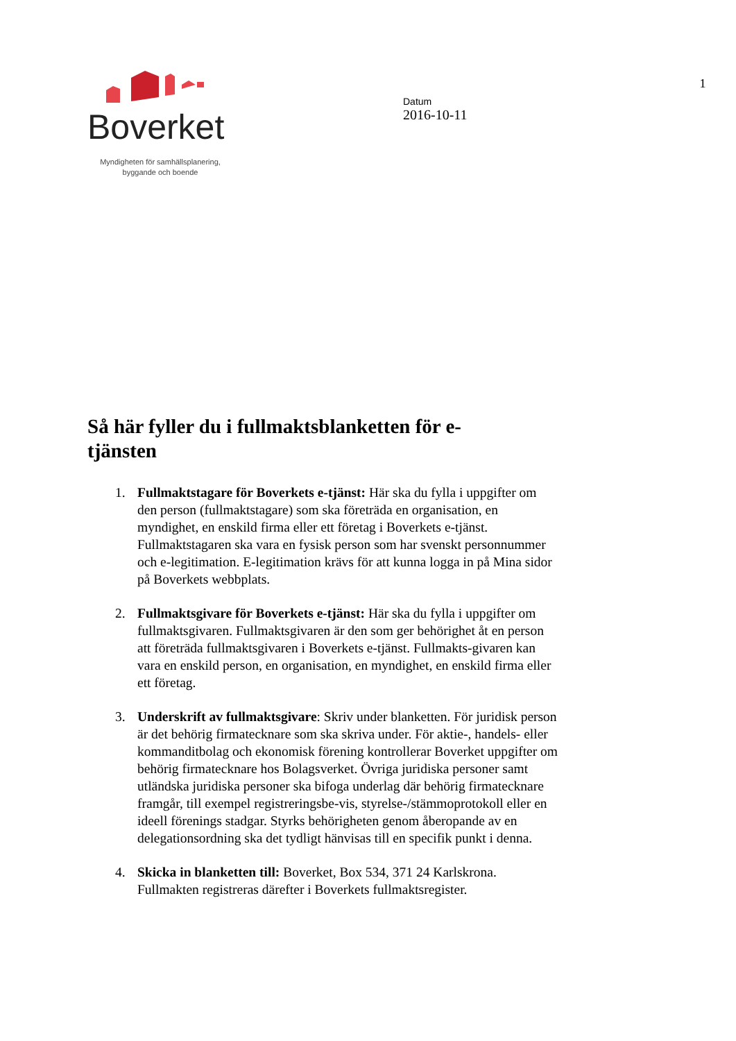Boverket
Myndigheten för samhällsplanering,
byggande och boende
Datum
2016-10-11
1
Så här fyller du i fullmaktsblanketten för e-tjänsten
1. Fullmaktstagare för Boverkets e-tjänst: Här ska du fylla i uppgifter om den person (fullmaktstagare) som ska företräda en organisation, en myndighet, en enskild firma eller ett företag i Boverkets e-tjänst. Fullmaktstagaren ska vara en fysisk person som har svenskt personnummer och e-legitimation. E-legitimation krävs för att kunna logga in på Mina sidor på Boverkets webbplats.
2. Fullmaktsgivare för Boverkets e-tjänst: Här ska du fylla i uppgifter om fullmaktsgivaren. Fullmaktsgivaren är den som ger behörighet åt en person att företräda fullmaktsgivaren i Boverkets e-tjänst. Fullmakts-givaren kan vara en enskild person, en organisation, en myndighet, en enskild firma eller ett företag.
3. Underskrift av fullmaktsgivare: Skriv under blanketten. För juridisk person är det behörig firmatecknare som ska skriva under. För aktie-, handels- eller kommanditbolag och ekonomisk förening kontrollerar Boverket uppgifter om behörig firmatecknare hos Bolagsverket. Övriga juridiska personer samt utländska juridiska personer ska bifoga underlag där behörig firmatecknare framgår, till exempel registreringsbe-vis, styrelse-/stämmoprotokoll eller en ideell förenings stadgar. Styrks behörigheten genom åberopande av en delegationsordning ska det tydligt hänvisas till en specifik punkt i denna.
4. Skicka in blanketten till: Boverket, Box 534, 371 24 Karlskrona. Fullmakten registreras därefter i Boverkets fullmaktsregister.